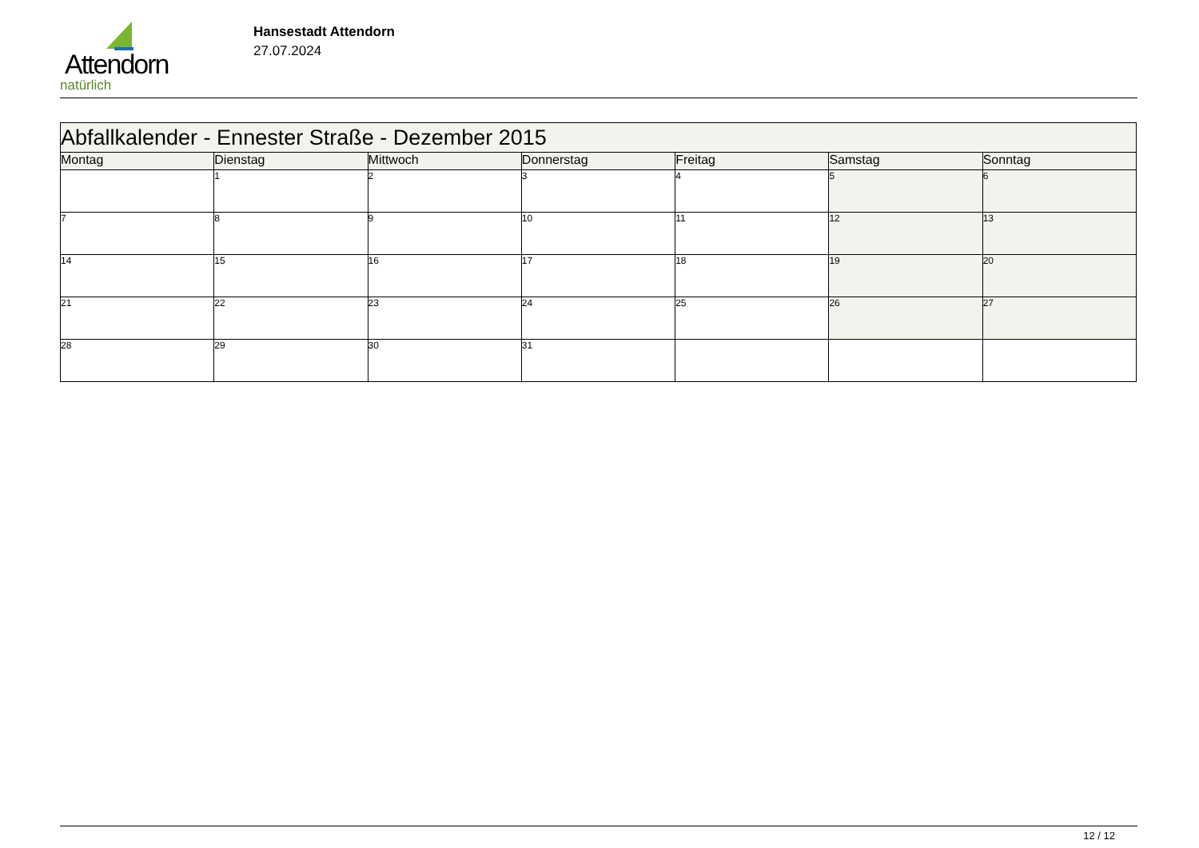Attendorn
natürlich
Hansestadt Attendorn
27.07.2024
| Abfallkalender - Ennester Straße - Dezember 2015 | | | | | | |
| --- | --- | --- | --- | --- | --- | --- |
| Montag | Dienstag | Mittwoch | Donnerstag | Freitag | Samstag | Sonntag |
| | 1 | 2 | 3 | 4 | 5 | 6 |
| 7 | 8 | 9 | 10 | 11 | 12 | 13 |
| 14 | 15 | 16 | 17 | 18 | 19 | 20 |
| 21 | 22 | 23 | 24 | 25 | 26 | 27 |
| 28 | 29 | 30 | 31 | | | |
12 / 12